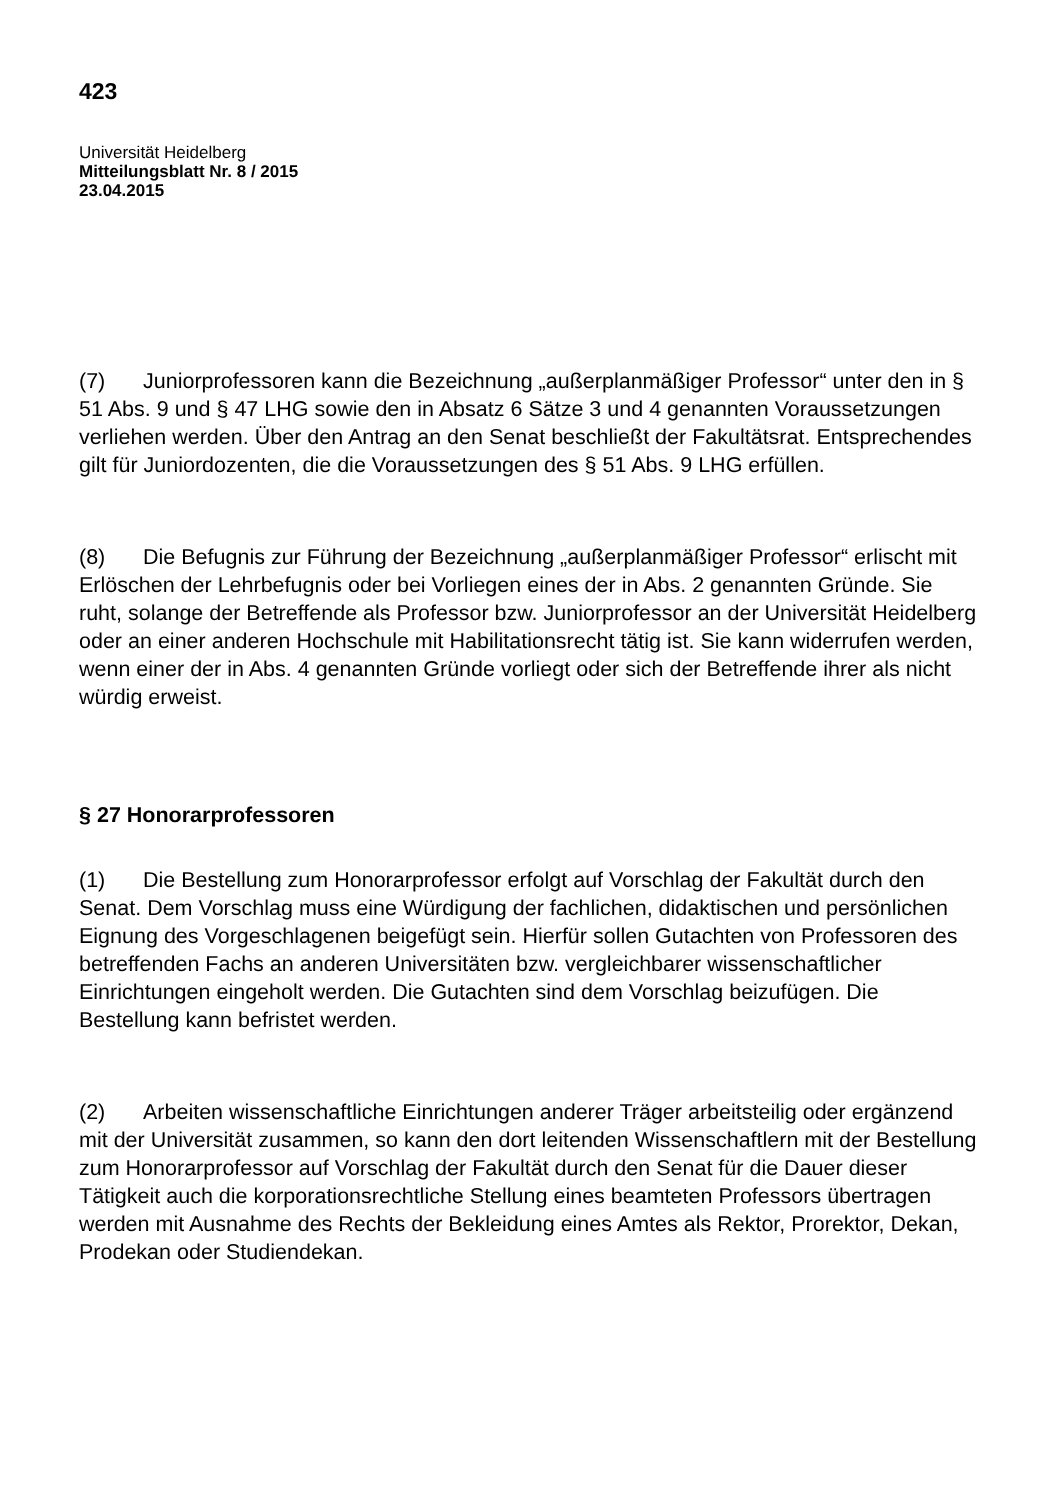423
Universität Heidelberg
Mitteilungsblatt Nr. 8 / 2015
23.04.2015
(7) Juniorprofessoren kann die Bezeichnung „außerplanmäßiger Professor“ unter den in § 51 Abs. 9 und § 47 LHG sowie den in Absatz 6 Sätze 3 und 4 genannten Voraussetzungen verliehen werden. Über den Antrag an den Senat beschließt der Fakultätsrat. Entsprechendes gilt für Juniordozenten, die die Voraussetzungen des § 51 Abs. 9 LHG erfüllen.
(8) Die Befugnis zur Führung der Bezeichnung „außerplanmäßiger Professor“ erlischt mit Erlöschen der Lehrbefugnis oder bei Vorliegen eines der in Abs. 2 genannten Gründe. Sie ruht, solange der Betreffende als Professor bzw. Juniorprofessor an der Universität Heidelberg oder an einer anderen Hochschule mit Habilitationsrecht tätig ist. Sie kann widerrufen werden, wenn einer der in Abs. 4 genannten Gründe vorliegt oder sich der Betreffende ihrer als nicht würdig erweist.
§ 27 Honorarprofessoren
(1) Die Bestellung zum Honorarprofessor erfolgt auf Vorschlag der Fakultät durch den Senat. Dem Vorschlag muss eine Würdigung der fachlichen, didaktischen und persönlichen Eignung des Vorgeschlagenen beigefügt sein. Hierfür sollen Gutachten von Professoren des betreffenden Fachs an anderen Universitäten bzw. vergleichbarer wissenschaftlicher Einrichtungen eingeholt werden. Die Gutachten sind dem Vorschlag beizufügen. Die Bestellung kann befristet werden.
(2) Arbeiten wissenschaftliche Einrichtungen anderer Träger arbeitsteilig oder ergänzend mit der Universität zusammen, so kann den dort leitenden Wissenschaftlern mit der Bestellung zum Honorarprofessor auf Vorschlag der Fakultät durch den Senat für die Dauer dieser Tätigkeit auch die korporationsrechtliche Stellung eines beamteten Professors übertragen werden mit Ausnahme des Rechts der Bekleidung eines Amtes als Rektor, Prorektor, Dekan, Prodekan oder Studiendekan.